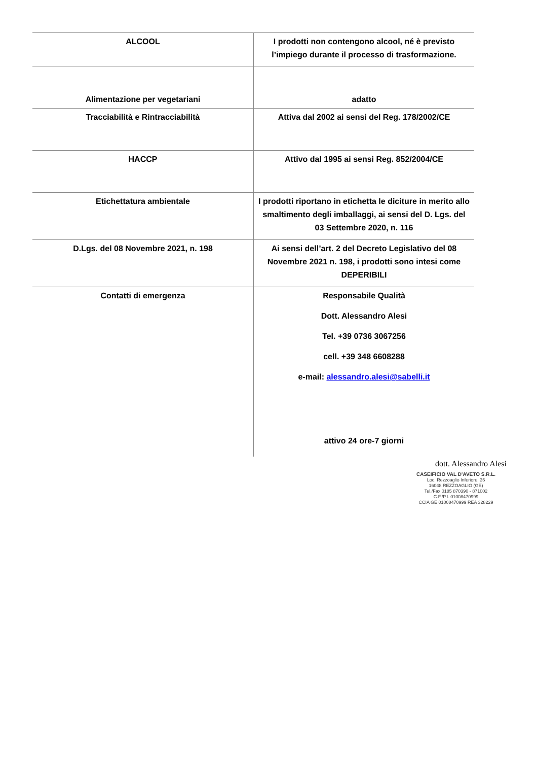| ALCOOL | I prodotti non contengono alcool, né è previsto l’impiego durante il processo di trasformazione. |
| Alimentazione per vegetariani | adatto |
| Tracciabilità e Rintracciabilità | Attiva dal 2002 ai sensi del Reg. 178/2002/CE |
| HACCP | Attivo dal 1995 ai sensi Reg. 852/2004/CE |
| Etichettatura ambientale | I prodotti riportano in etichetta le diciture in merito allo smaltimento degli imballaggi, ai sensi del D. Lgs. del 03 Settembre 2020, n. 116 |
| D.Lgs. del 08 Novembre 2021, n. 198 | Ai sensi dell’art. 2 del Decreto Legislativo del 08 Novembre 2021 n. 198, i prodotti sono intesi come DEPERIBILI |
| Contatti di emergenza | Responsabile Qualità Dott. Alessandro Alesi Tel. +39 0736 3067256 cell. +39 348 6608288 e-mail: alessandro.alesi@sabelli.it attivo 24 ore-7 giorni |
dott. Alessandro Alesi
CASEIFICIO VAL D'AVETO S.R.L.
Loc. Rezzoaglio Inferiore, 35
16048 REZZOAGLIO (GE)
Tel./Fax 0185 870390 - 871002
C.F./P.I. 01008470999
CCIA GE 01008470999 REA 328229